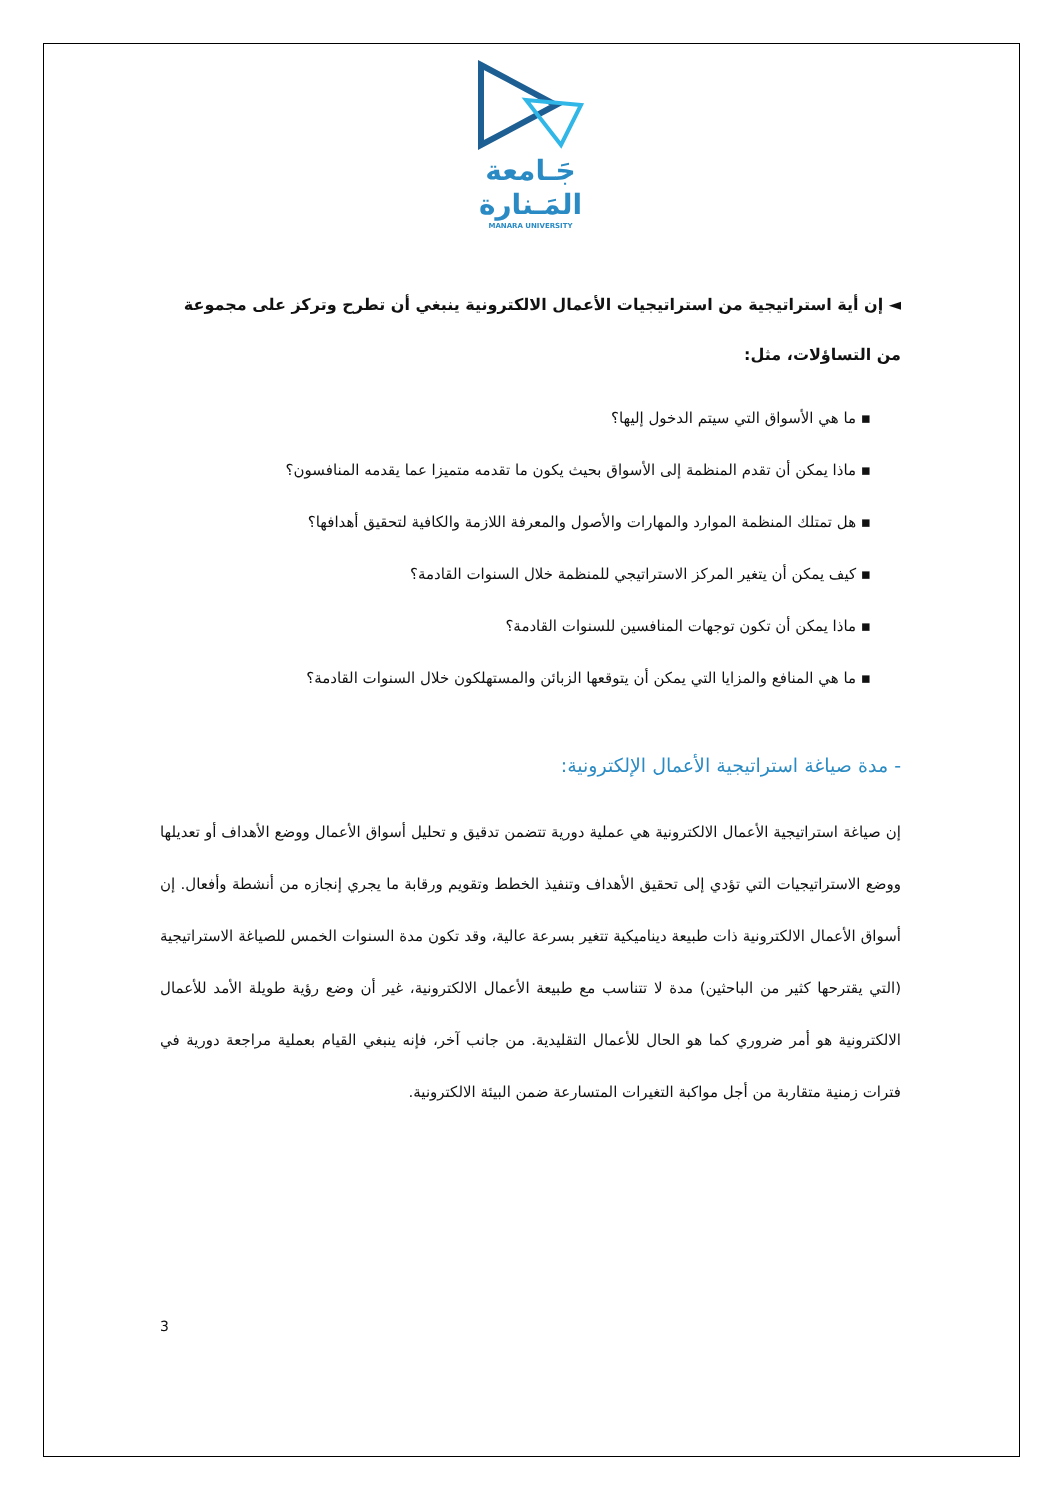جَـامعة
المَـنارة
MANARA UNIVERSITY
◄ إن أية استراتيجية من استراتيجيات الأعمال الالكترونية ينبغي أن تطرح وتركز على مجموعة من التساؤلات، مثل:
▪ ما هي الأسواق التي سيتم الدخول إليها؟
▪ ماذا يمكن أن تقدم المنظمة إلى الأسواق بحيث يكون ما تقدمه متميزا عما يقدمه المنافسون؟
▪ هل تمتلك المنظمة الموارد والمهارات والأصول والمعرفة اللازمة والكافية لتحقيق أهدافها؟
▪ كيف يمكن أن يتغير المركز الاستراتيجي للمنظمة خلال السنوات القادمة؟
▪ ماذا يمكن أن تكون توجهات المنافسين للسنوات القادمة؟
▪ ما هي المنافع والمزايا التي يمكن أن يتوقعها الزبائن والمستهلكون خلال السنوات القادمة؟
- مدة صياغة استراتيجية الأعمال الإلكترونية:
إن صياغة استراتيجية الأعمال الالكترونية هي عملية دورية تتضمن تدقيق و تحليل أسواق الأعمال ووضع الأهداف أو تعديلها ووضع الاستراتيجيات التي تؤدي إلى تحقيق الأهداف وتنفيذ الخطط وتقويم ورقابة ما يجري إنجازه من أنشطة وأفعال. إن أسواق الأعمال الالكترونية ذات طبيعة ديناميكية تتغير بسرعة عالية، وقد تكون مدة السنوات الخمس للصياغة الاستراتيجية (التي يقترحها كثير من الباحثين) مدة لا تتناسب مع طبيعة الأعمال الالكترونية، غير أن وضع رؤية طويلة الأمد للأعمال الالكترونية هو أمر ضروري كما هو الحال للأعمال التقليدية. من جانب آخر، فإنه ينبغي القيام بعملية مراجعة دورية في فترات زمنية متقاربة من أجل مواكبة التغيرات المتسارعة ضمن البيئة الالكترونية.
3